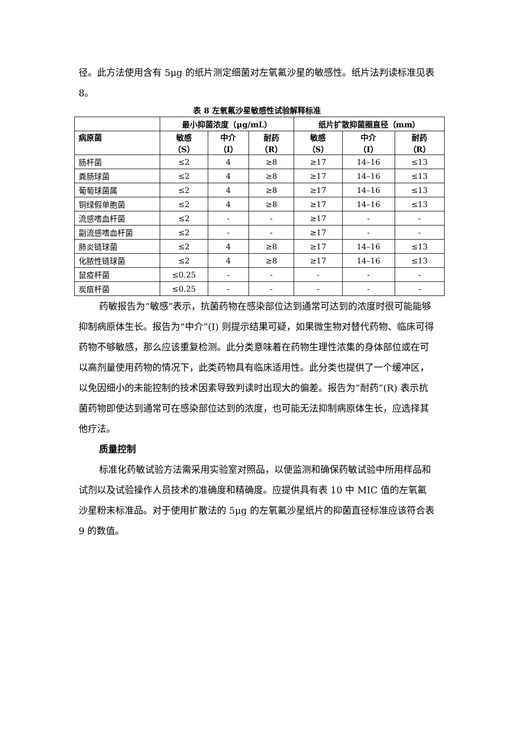径。此方法使用含有 5μg 的纸片测定细菌对左氧氟沙星的敏感性。纸片法判读标准见表 8。
表 8 左氧氟沙星敏感性试验解释标准
| | 最小抑菌浓度（μg/mL） | | | 纸片扩散抑菌圈直径（mm） | | |
| --- | --- | --- | --- | --- | --- | --- |
| 病原菌 | 敏感 （S） | 中介 （I） | 耐药 （R） | 敏感 （S） | 中介 （I） | 耐药 （R） |
| 肠杆菌 | ≤2 | 4 | ≥8 | ≥17 | 14–16 | ≤13 |
| 粪肠球菌 | ≤2 | 4 | ≥8 | ≥17 | 14–16 | ≤13 |
| 葡萄球菌属 | ≤2 | 4 | ≥8 | ≥17 | 14–16 | ≤13 |
| 铜绿假单胞菌 | ≤2 | 4 | ≥8 | ≥17 | 14–16 | ≤13 |
| 流感嗜血杆菌 | ≤2 | - | - | ≥17 | - | - |
| 副流感嗜血杆菌 | ≤2 | - | - | ≥17 | - | - |
| 肺炎链球菌 | ≤2 | 4 | ≥8 | ≥17 | 14–16 | ≤13 |
| 化脓性链球菌 | ≤2 | 4 | ≥8 | ≥17 | 14–16 | ≤13 |
| 鼠疫杆菌 | ≤0.25 | - | - | - | - | - |
| 炭疽杆菌 | ≤0.25 | - | - | - | - | - |
药敏报告为“敏感”表示，抗菌药物在感染部位达到通常可达到的浓度时很可能能够抑制病原体生长。报告为“中介”(I) 则提示结果可疑，如果微生物对替代药物、临床可得药物不够敏感，那么应该重复检测。此分类意味着在药物生理性浓集的身体部位或在可以高剂量使用药物的情况下，此类药物具有临床适用性。此分类也提供了一个缓冲区，以免因细小的未能控制的技术因素导致判读时出现大的偏差。报告为“耐药”(R) 表示抗菌药物即使达到通常可在感染部位达到的浓度，也可能无法抑制病原体生长，应选择其他疗法。
质量控制
标准化药敏试验方法需采用实验室对照品，以便监测和确保药敏试验中所用样品和试剂以及试验操作人员技术的准确度和精确度。应提供具有表 10 中 MIC 值的左氧氟沙星粉末标准品。对于使用扩散法的 5μg 的左氧氟沙星纸片的抑菌直径标准应该符合表 9 的数值。